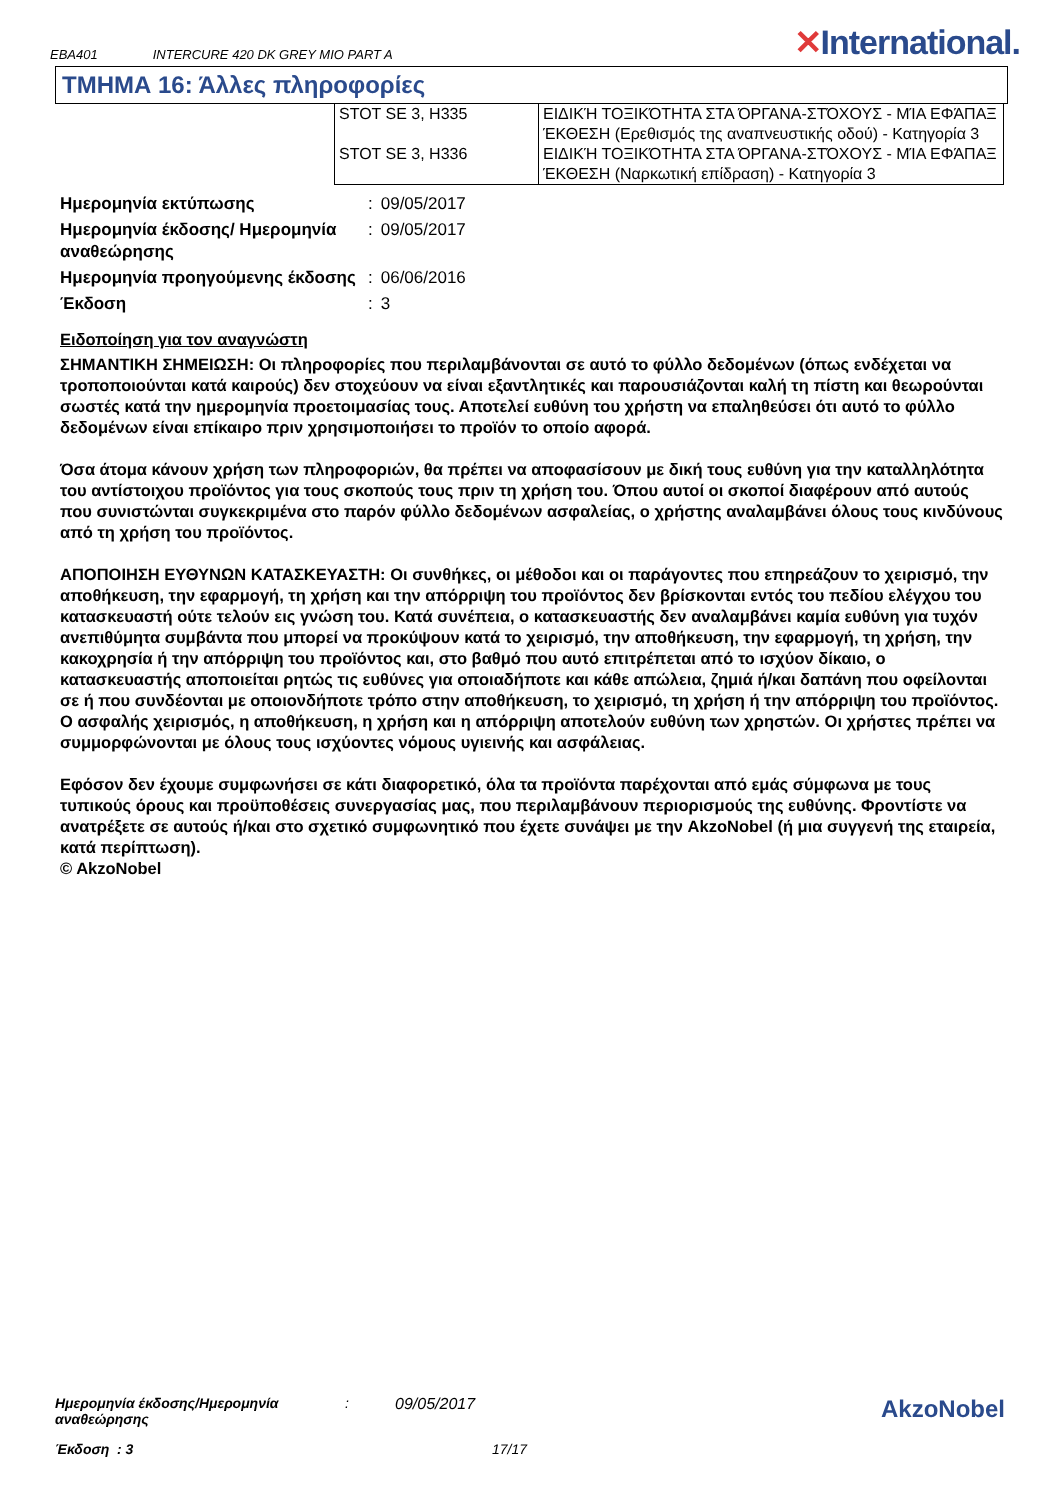EBA401 INTERCURE 420 DK GREY MIO PART A ✕International.
ΤΜΗΜΑ 16: Άλλες πληροφορίες
| STOT SE 3, H335 | ΕΙΔΙΚΉ ΤΟΞΙΚΌΤΗΤΑ ΣΤΑ ΌΡΓΑΝΑ-ΣΤΌΧΟΥΣ - ΜΊΑ ΕΦΆΠΑΞ ΈΚΘΕΣΗ (Ερεθισμός της αναπνευστικής οδού) - Κατηγορία 3 |
| STOT SE 3, H336 | ΕΙΔΙΚΉ ΤΟΞΙΚΌΤΗΤΑ ΣΤΑ ΌΡΓΑΝΑ-ΣΤΌΧΟΥΣ - ΜΊΑ ΕΦΆΠΑΞ ΈΚΘΕΣΗ (Ναρκωτική επίδραση) - Κατηγορία 3 |
| Ημερομηνία εκτύπωσης | : | 09/05/2017 |
| Ημερομηνία έκδοσης/ Ημερομηνία αναθεώρησης | : | 09/05/2017 |
| Ημερομηνία προηγούμενης έκδοσης | : | 06/06/2016 |
| Έκδοση | : | 3 |
Ειδοποίηση για τον αναγνώστη
ΣΗΜΑΝΤΙΚΗ ΣΗΜΕΙΩΣΗ: Οι πληροφορίες που περιλαμβάνονται σε αυτό το φύλλο δεδομένων (όπως ενδέχεται να τροποποιούνται κατά καιρούς) δεν στοχεύουν να είναι εξαντλητικές και παρουσιάζονται καλή τη πίστη και θεωρούνται σωστές κατά την ημερομηνία προετοιμασίας τους. Αποτελεί ευθύνη του χρήστη να επαληθεύσει ότι αυτό το φύλλο δεδομένων είναι επίκαιρο πριν χρησιμοποιήσει το προϊόν το οποίο αφορά.
Όσα άτομα κάνουν χρήση των πληροφοριών, θα πρέπει να αποφασίσουν με δική τους ευθύνη για την καταλληλότητα του αντίστοιχου προϊόντος για τους σκοπούς τους πριν τη χρήση του. Όπου αυτοί οι σκοποί διαφέρουν από αυτούς που συνιστώνται συγκεκριμένα στο παρόν φύλλο δεδομένων ασφαλείας, ο χρήστης αναλαμβάνει όλους τους κινδύνους από τη χρήση του προϊόντος.
ΑΠΟΠΟΙΗΣΗ ΕΥΘΥΝΩΝ ΚΑΤΑΣΚΕΥΑΣΤΗ: Οι συνθήκες, οι μέθοδοι και οι παράγοντες που επηρεάζουν το χειρισμό, την αποθήκευση, την εφαρμογή, τη χρήση και την απόρριψη του προϊόντος δεν βρίσκονται εντός του πεδίου ελέγχου του κατασκευαστή ούτε τελούν εις γνώση του. Κατά συνέπεια, ο κατασκευαστής δεν αναλαμβάνει καμία ευθύνη για τυχόν ανεπιθύμητα συμβάντα που μπορεί να προκύψουν κατά το χειρισμό, την αποθήκευση, την εφαρμογή, τη χρήση, την κακοχρησία ή την απόρριψη του προϊόντος και, στο βαθμό που αυτό επιτρέπεται από το ισχύον δίκαιο, ο κατασκευαστής αποποιείται ρητώς τις ευθύνες για οποιαδήποτε και κάθε απώλεια, ζημιά ή/και δαπάνη που οφείλονται σε ή που συνδέονται με οποιονδήποτε τρόπο στην αποθήκευση, το χειρισμό, τη χρήση ή την απόρριψη του προϊόντος. Ο ασφαλής χειρισμός, η αποθήκευση, η χρήση και η απόρριψη αποτελούν ευθύνη των χρηστών. Οι χρήστες πρέπει να συμμορφώνονται με όλους τους ισχύοντες νόμους υγιεινής και ασφάλειας.
Εφόσον δεν έχουμε συμφωνήσει σε κάτι διαφορετικό, όλα τα προϊόντα παρέχονται από εμάς σύμφωνα με τους τυπικούς όρους και προϋποθέσεις συνεργασίας μας, που περιλαμβάνουν περιορισμούς της ευθύνης. Φροντίστε να ανατρέξετε σε αυτούς ή/και στο σχετικό συμφωνητικό που έχετε συνάψει με την AkzoNobel (ή μια συγγενή της εταιρεία, κατά περίπτωση).
© AkzoNobel
AkzoNobel
Ημερομηνία έκδοσης/Ημερομηνία αναθεώρησης: 09/05/2017
Έκδοση : 3 17/17